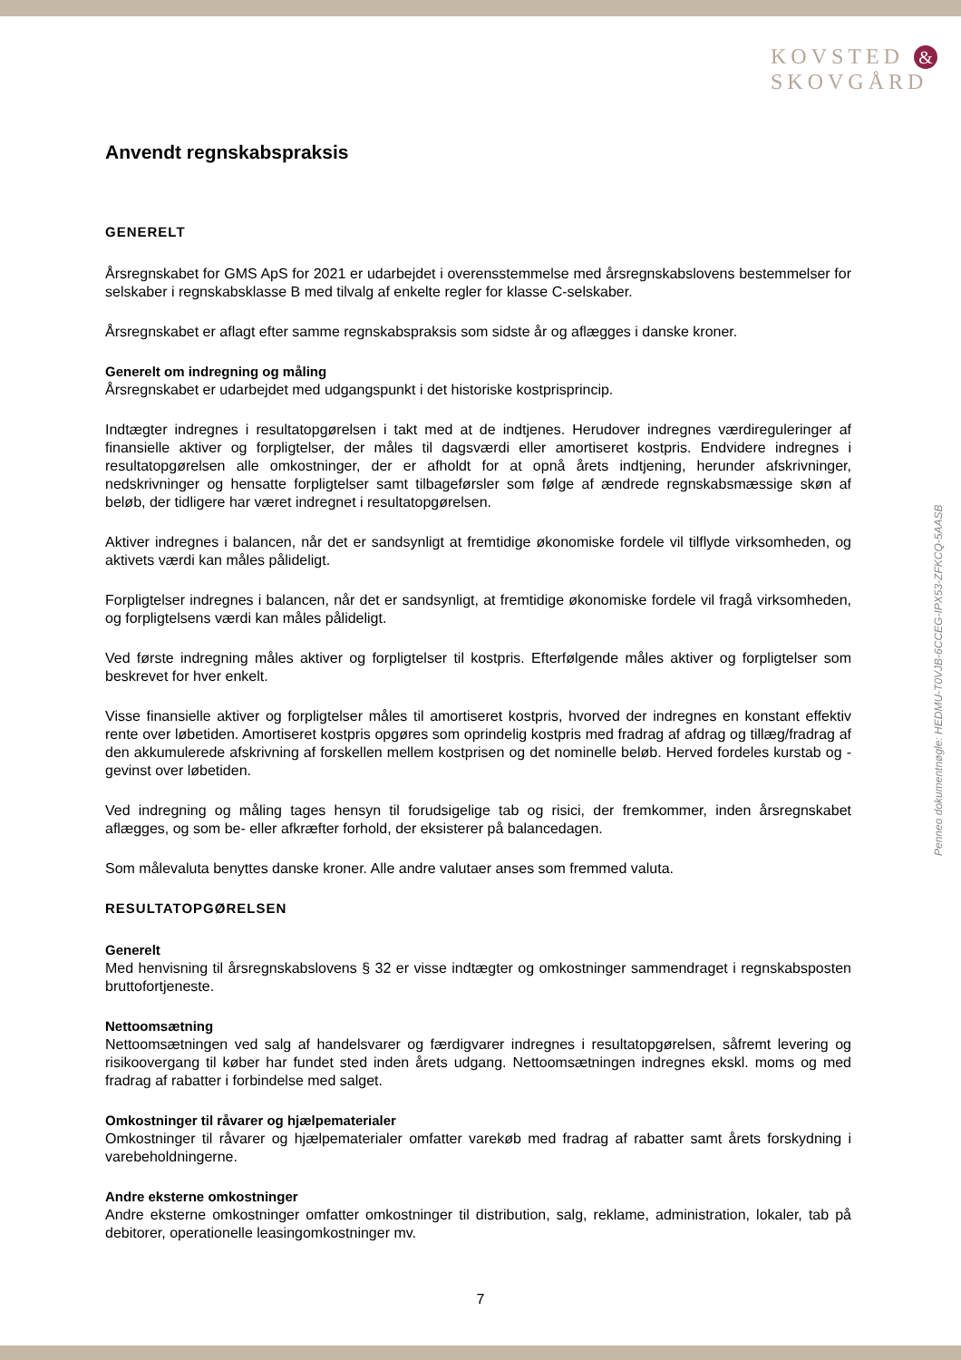KOVSTED &
SKOVGÅRD
Penneo dokumentnøgle: HEDMU-T0VJB-6CCEG-IPX53-ZFKCQ-5AASB
Anvendt regnskabspraksis
GENERELT
Årsregnskabet for GMS ApS for 2021 er udarbejdet i overensstemmelse med årsregnskabslovens bestemmelser for selskaber i regnskabsklasse B med tilvalg af enkelte regler for klasse C-selskaber.
Årsregnskabet er aflagt efter samme regnskabspraksis som sidste år og aflægges i danske kroner.
Generelt om indregning og måling
Årsregnskabet er udarbejdet med udgangspunkt i det historiske kostprisprincip.
Indtægter indregnes i resultatopgørelsen i takt med at de indtjenes. Herudover indregnes værdireguleringer af finansielle aktiver og forpligtelser, der måles til dagsværdi eller amortiseret kostpris. Endvidere indregnes i resultatopgørelsen alle omkostninger, der er afholdt for at opnå årets indtjening, herunder afskrivninger, nedskrivninger og hensatte forpligtelser samt tilbageførsler som følge af ændrede regnskabsmæssige skøn af beløb, der tidligere har været indregnet i resultatopgørelsen.
Aktiver indregnes i balancen, når det er sandsynligt at fremtidige økonomiske fordele vil tilflyde virksomheden, og aktivets værdi kan måles pålideligt.
Forpligtelser indregnes i balancen, når det er sandsynligt, at fremtidige økonomiske fordele vil fragå virksomheden, og forpligtelsens værdi kan måles pålideligt.
Ved første indregning måles aktiver og forpligtelser til kostpris. Efterfølgende måles aktiver og forpligtelser som beskrevet for hver enkelt.
Visse finansielle aktiver og forpligtelser måles til amortiseret kostpris, hvorved der indregnes en konstant effektiv rente over løbetiden. Amortiseret kostpris opgøres som oprindelig kostpris med fradrag af afdrag og tillæg/fradrag af den akkumulerede afskrivning af forskellen mellem kostprisen og det nominelle beløb. Herved fordeles kurstab og -gevinst over løbetiden.
Ved indregning og måling tages hensyn til forudsigelige tab og risici, der fremkommer, inden årsregnskabet aflægges, og som be- eller afkræfter forhold, der eksisterer på balancedagen.
Som målevaluta benyttes danske kroner. Alle andre valutaer anses som fremmed valuta.
RESULTATOPGØRELSEN
Generelt
Med henvisning til årsregnskabslovens § 32 er visse indtægter og omkostninger sammendraget i regnskabsposten bruttofortjeneste.
Nettoomsætning
Nettoomsætningen ved salg af handelsvarer og færdigvarer indregnes i resultatopgørelsen, såfremt levering og risikoovergang til køber har fundet sted inden årets udgang. Nettoomsætningen indregnes ekskl. moms og med fradrag af rabatter i forbindelse med salget.
Omkostninger til råvarer og hjælpematerialer
Omkostninger til råvarer og hjælpematerialer omfatter varekøb med fradrag af rabatter samt årets forskydning i varebeholdningerne.
Andre eksterne omkostninger
Andre eksterne omkostninger omfatter omkostninger til distribution, salg, reklame, administration, lokaler, tab på debitorer, operationelle leasingomkostninger mv.
7